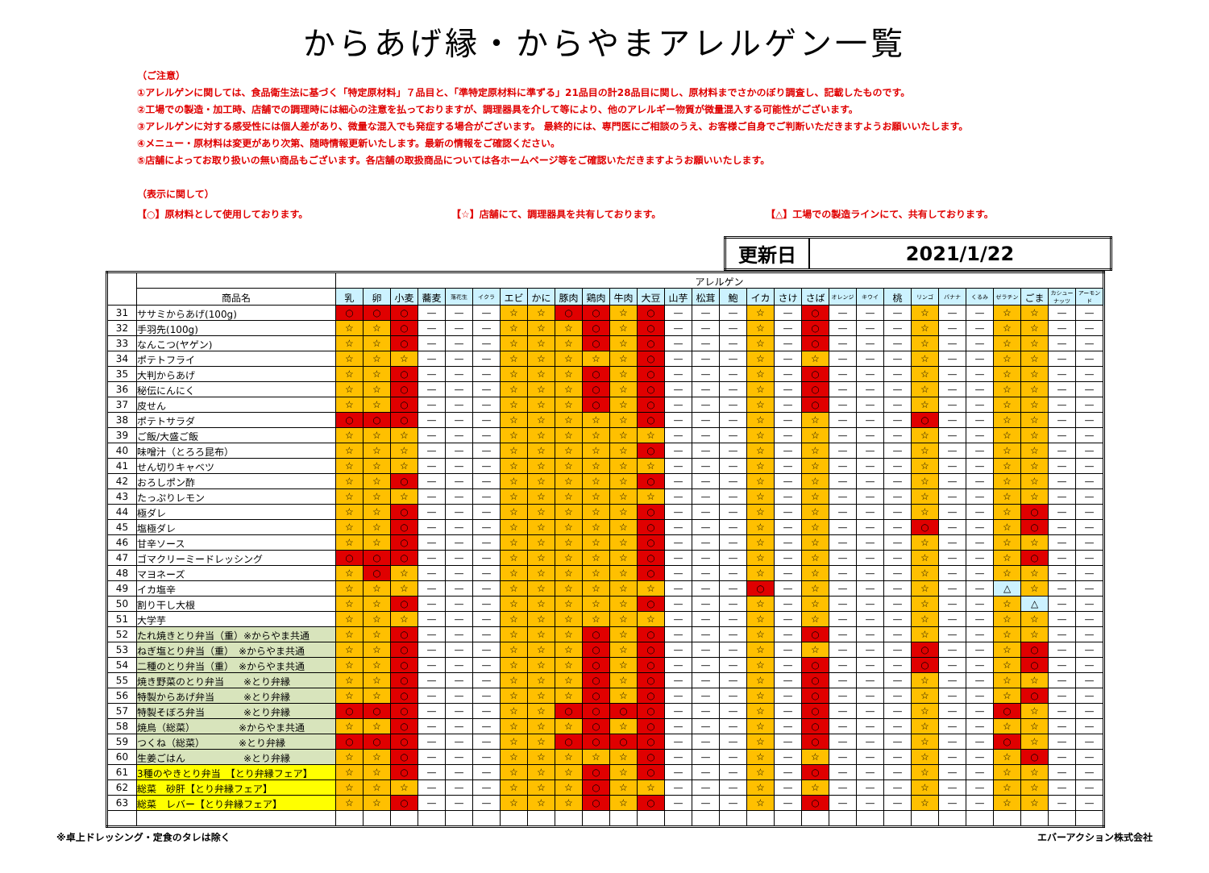からあげ縁・からやまアレルゲン一覧
（ご注意）
①アレルゲンに関しては、食品衛生法に基づく「特定原材料」７品目と、「準特定原材料に準ずる」21品目の計28品目に関し、原材料までさかのぼり調査し、記載したものです。
②工場での製造・加工時、店舗での調理時には細心の注意を払っておりますが、調理器具を介して等により、他のアレルギー物質が微量混入する可能性がございます。
③アレルゲンに対する感受性には個人差があり、微量な混入でも発症する場合がございます。 最終的には、専門医にご相談のうえ、お客様ご自身でご判断いただきますようお願いいたします。
④メニュー・原材料は変更があり次第、随時情報更新いたします。最新の情報をご確認ください。
⑤店舗によってお取り扱いの無い商品もございます。各店舗の取扱商品については各ホームページ等をご確認いただきますようお願いいたします。
（表示に関して）
【○】原材料として使用しております。 【☆】店舗にて、調理器具を共有しております。 【△】工場での製造ラインにて、共有しております。
| 更新日 | 2021/1/22 |
| | | アレルゲン | | | | | | | | | | | | | | | | | | | | | | | | | | | |
| --- | --- | --- | --- | --- | --- | --- | --- | --- | --- | --- | --- | --- | --- | --- | --- | --- | --- | --- | --- | --- | --- | --- | --- | --- | --- | --- | --- | --- | --- |
| | 商品名 | 乳 | 卵 | 小麦 | 蕎麦 | 落花生 | イクラ | エビ | かに | 豚肉 | 鶏肉 | 牛肉 | 大豆 | 山芋 | 松茸 | 鮑 | イカ | さけ | さば | オレンジ | キウイ | 桃 | リンゴ | バナナ | くるみ | ゼラチン | ごま | カシューナッツ | アーモンド |
| 31 | ササミからあげ(100g) | ○ | ○ | ○ | — | — | — | ☆ | ☆ | ○ | ○ | ☆ | ○ | — | — | — | ☆ | — | ○ | — | — | — | ☆ | — | — | ☆ | ☆ | — | — |
| 32 | 手羽先(100g) | ☆ | ☆ | ○ | — | — | — | ☆ | ☆ | ☆ | ○ | ☆ | ○ | — | — | — | ☆ | — | ○ | — | — | — | ☆ | — | — | ☆ | ☆ | — | — |
| 33 | なんこつ(ヤゲン) | ☆ | ☆ | ○ | — | — | — | ☆ | ☆ | ☆ | ○ | ☆ | ○ | — | — | — | ☆ | — | ○ | — | — | — | ☆ | — | — | ☆ | ☆ | — | — |
| 34 | ポテトフライ | ☆ | ☆ | ☆ | — | — | — | ☆ | ☆ | ☆ | ☆ | ☆ | ○ | — | — | — | ☆ | — | ☆ | — | — | — | ☆ | — | — | ☆ | ☆ | — | — |
| 35 | 大判からあげ | ☆ | ☆ | ○ | — | — | — | ☆ | ☆ | ☆ | ○ | ☆ | ○ | — | — | — | ☆ | — | ○ | — | — | — | ☆ | — | — | ☆ | ☆ | — | — |
| 36 | 秘伝にんにく | ☆ | ☆ | ○ | — | — | — | ☆ | ☆ | ☆ | ○ | ☆ | ○ | — | — | — | ☆ | — | ○ | — | — | — | ☆ | — | — | ☆ | ☆ | — | — |
| 37 | 皮せん | ☆ | ☆ | ○ | — | — | — | ☆ | ☆ | ☆ | ○ | ☆ | ○ | — | — | — | ☆ | — | ○ | — | — | — | ☆ | — | — | ☆ | ☆ | — | — |
| 38 | ポテトサラダ | ○ | ○ | ○ | — | — | — | ☆ | ☆ | ☆ | ☆ | ☆ | ○ | — | — | — | ☆ | — | ☆ | — | — | — | ○ | — | — | ☆ | ☆ | — | — |
| 39 | ご飯/大盛ご飯 | ☆ | ☆ | ☆ | — | — | — | ☆ | ☆ | ☆ | ☆ | ☆ | ☆ | — | — | — | ☆ | — | ☆ | — | — | — | ☆ | — | — | ☆ | ☆ | — | — |
| 40 | 味噌汁（とろろ昆布） | ☆ | ☆ | ☆ | — | — | — | ☆ | ☆ | ☆ | ☆ | ☆ | ○ | — | — | — | ☆ | — | ☆ | — | — | — | ☆ | — | — | ☆ | ☆ | — | — |
| 41 | せん切りキャベツ | ☆ | ☆ | ☆ | — | — | — | ☆ | ☆ | ☆ | ☆ | ☆ | ☆ | — | — | — | ☆ | — | ☆ | — | — | — | ☆ | — | — | ☆ | ☆ | — | — |
| 42 | おろしポン酢 | ☆ | ☆ | ○ | — | — | — | ☆ | ☆ | ☆ | ☆ | ☆ | ○ | — | — | — | ☆ | — | ☆ | — | — | — | ☆ | — | — | ☆ | ☆ | — | — |
| 43 | たっぷりレモン | ☆ | ☆ | ☆ | — | — | — | ☆ | ☆ | ☆ | ☆ | ☆ | ☆ | — | — | — | ☆ | — | ☆ | — | — | — | ☆ | — | — | ☆ | ☆ | — | — |
| 44 | 極ダレ | ☆ | ☆ | ○ | — | — | — | ☆ | ☆ | ☆ | ☆ | ☆ | ○ | — | — | — | ☆ | — | ☆ | — | — | — | ☆ | — | — | ☆ | ○ | — | — |
| 45 | 塩極ダレ | ☆ | ☆ | ○ | — | — | — | ☆ | ☆ | ☆ | ☆ | ☆ | ○ | — | — | — | ☆ | — | ☆ | — | — | — | ○ | — | — | ☆ | ○ | — | — |
| 46 | 甘辛ソース | ☆ | ☆ | ○ | — | — | — | ☆ | ☆ | ☆ | ☆ | ☆ | ○ | — | — | — | ☆ | — | ☆ | — | — | — | ☆ | — | — | ☆ | ☆ | — | — |
| 47 | ゴマクリーミードレッシング | ○ | ○ | ○ | — | — | — | ☆ | ☆ | ☆ | ☆ | ☆ | ○ | — | — | — | ☆ | — | ☆ | — | — | — | ☆ | — | — | ☆ | ○ | — | — |
| 48 | マヨネーズ | ☆ | ○ | ☆ | — | — | — | ☆ | ☆ | ☆ | ☆ | ☆ | ○ | — | — | — | ☆ | — | ☆ | — | — | — | ☆ | — | — | ☆ | ☆ | — | — |
| 49 | イカ塩辛 | ☆ | ☆ | ☆ | — | — | — | ☆ | ☆ | ☆ | ☆ | ☆ | ☆ | — | — | — | ○ | — | ☆ | — | — | — | ☆ | — | — | △ | ☆ | — | — |
| 50 | 割り干し大根 | ☆ | ☆ | ○ | — | — | — | ☆ | ☆ | ☆ | ☆ | ☆ | ○ | — | — | — | ☆ | — | ☆ | — | — | — | ☆ | — | — | ☆ | △ | — | — |
| 51 | 大学芋 | ☆ | ☆ | ☆ | — | — | — | ☆ | ☆ | ☆ | ☆ | ☆ | ☆ | — | — | — | ☆ | — | ☆ | — | — | — | ☆ | — | — | ☆ | ☆ | — | — |
| 52 | たれ焼きとり弁当（重）※からやま共通 | ☆ | ☆ | ○ | — | — | — | ☆ | ☆ | ☆ | ○ | ☆ | ○ | — | — | — | ☆ | — | ○ | — | — | — | ☆ | — | — | ☆ | ☆ | — | — |
| 53 | ねぎ塩とり弁当（重） ※からやま共通 | ☆ | ☆ | ○ | — | — | — | ☆ | ☆ | ☆ | ○ | ☆ | ○ | — | — | — | ☆ | — | ☆ | — | — | — | ○ | — | — | ☆ | ○ | — | — |
| 54 | 二種のとり弁当（重） ※からやま共通 | ☆ | ☆ | ○ | — | — | — | ☆ | ☆ | ☆ | ○ | ☆ | ○ | — | — | — | ☆ | — | ○ | — | — | — | ○ | — | — | ☆ | ○ | — | — |
| 55 | 焼き野菜のとり弁当 ※とり弁縁 | ☆ | ☆ | ○ | — | — | — | ☆ | ☆ | ☆ | ○ | ☆ | ○ | — | — | — | ☆ | — | ○ | — | — | — | ☆ | — | — | ☆ | ☆ | — | — |
| 56 | 特製からあげ弁当 ※とり弁縁 | ☆ | ☆ | ○ | — | — | — | ☆ | ☆ | ☆ | ○ | ☆ | ○ | — | — | — | ☆ | — | ○ | — | — | — | ☆ | — | — | ☆ | ○ | — | — |
| 57 | 特製そぼろ弁当 ※とり弁縁 | ○ | ○ | ○ | — | — | — | ☆ | ☆ | ○ | ○ | ○ | ○ | — | — | — | ☆ | — | ○ | — | — | — | ☆ | — | — | ○ | ☆ | — | — |
| 58 | 焼鳥（総菜） ※からやま共通 | ☆ | ☆ | ○ | — | — | — | ☆ | ☆ | ☆ | ○ | ☆ | ○ | — | — | — | ☆ | — | ○ | — | — | — | ☆ | — | — | ☆ | ☆ | — | — |
| 59 | つくね（総菜） ※とり弁縁 | ○ | ○ | ○ | — | — | — | ☆ | ☆ | ○ | ○ | ○ | ○ | — | — | — | ☆ | — | ○ | — | — | — | ☆ | — | — | ○ | ☆ | — | — |
| 60 | 生姜ごはん ※とり弁縁 | ☆ | ☆ | ○ | — | — | — | ☆ | ☆ | ☆ | ☆ | ☆ | ○ | — | — | — | ☆ | — | ☆ | — | — | — | ☆ | — | — | ☆ | ○ | — | — |
| 61 | 3種のやきとり弁当 【とり弁縁フェア】 | ☆ | ☆ | ○ | — | — | — | ☆ | ☆ | ☆ | ○ | ☆ | ○ | — | — | — | ☆ | — | ○ | — | — | — | ☆ | — | — | ☆ | ☆ | — | — |
| 62 | 総菜 砂肝【とり弁縁フェア】 | ☆ | ☆ | ☆ | — | — | — | ☆ | ☆ | ☆ | ○ | ☆ | ☆ | — | — | — | ☆ | — | ☆ | — | — | — | ☆ | — | — | ☆ | ☆ | — | — |
| 63 | 総菜 レバー【とり弁縁フェア】 | ☆ | ☆ | ○ | — | — | — | ☆ | ☆ | ☆ | ○ | ☆ | ○ | — | — | — | ☆ | — | ○ | — | — | — | ☆ | — | — | ☆ | ☆ | — | — |
※卓上ドレッシング・定食のタレは除く エバーアクション株式会社